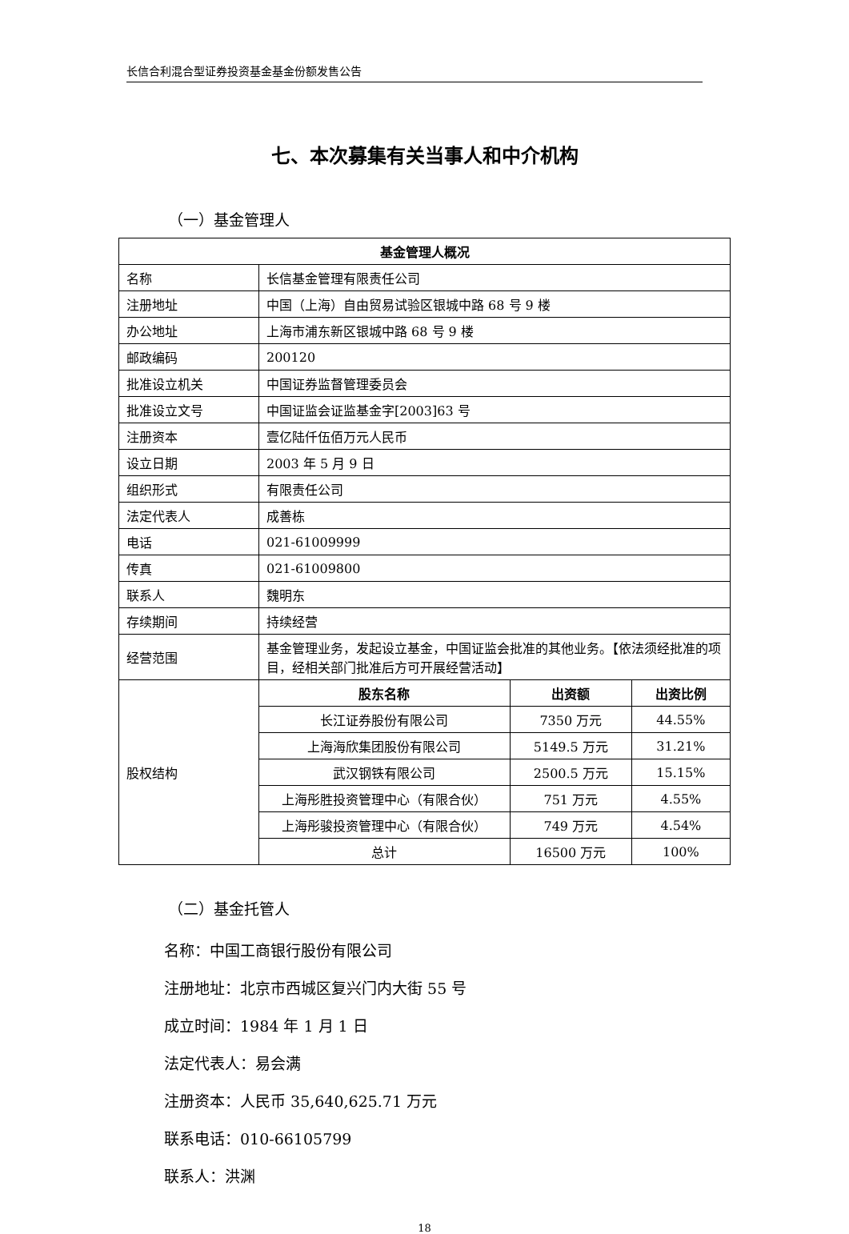长信合利混合型证券投资基金基金份额发售公告
七、本次募集有关当事人和中介机构
（一）基金管理人
| 基金管理人概况 | | | |
| --- | --- | --- | --- |
| 名称 | 长信基金管理有限责任公司 | | |
| 注册地址 | 中国（上海）自由贸易试验区银城中路 68 号 9 楼 | | |
| 办公地址 | 上海市浦东新区银城中路 68 号 9 楼 | | |
| 邮政编码 | 200120 | | |
| 批准设立机关 | 中国证券监督管理委员会 | | |
| 批准设立文号 | 中国证监会证监基金字[2003]63 号 | | |
| 注册资本 | 壹亿陆仟伍佰万元人民币 | | |
| 设立日期 | 2003 年 5 月 9 日 | | |
| 组织形式 | 有限责任公司 | | |
| 法定代表人 | 成善栋 | | |
| 电话 | 021-61009999 | | |
| 传真 | 021-61009800 | | |
| 联系人 | 魏明东 | | |
| 存续期间 | 持续经营 | | |
| 经营范围 | 基金管理业务，发起设立基金，中国证监会批准的其他业务。【依法须经批准的项目，经相关部门批准后方可开展经营活动】 | | |
| 股权结构 | 股东名称 | 出资额 | 出资比例 |
| | 长江证券股份有限公司 | 7350 万元 | 44.55% |
| | 上海海欣集团股份有限公司 | 5149.5 万元 | 31.21% |
| | 武汉钢铁有限公司 | 2500.5 万元 | 15.15% |
| | 上海彤胜投资管理中心（有限合伙） | 751 万元 | 4.55% |
| | 上海彤骏投资管理中心（有限合伙） | 749 万元 | 4.54% |
| | 总计 | 16500 万元 | 100% |
（二）基金托管人
名称：中国工商银行股份有限公司
注册地址：北京市西城区复兴门内大街 55 号
成立时间：1984 年 1 月 1 日
法定代表人：易会满
注册资本：人民币 35,640,625.71 万元
联系电话：010-66105799
联系人：洪渊
18